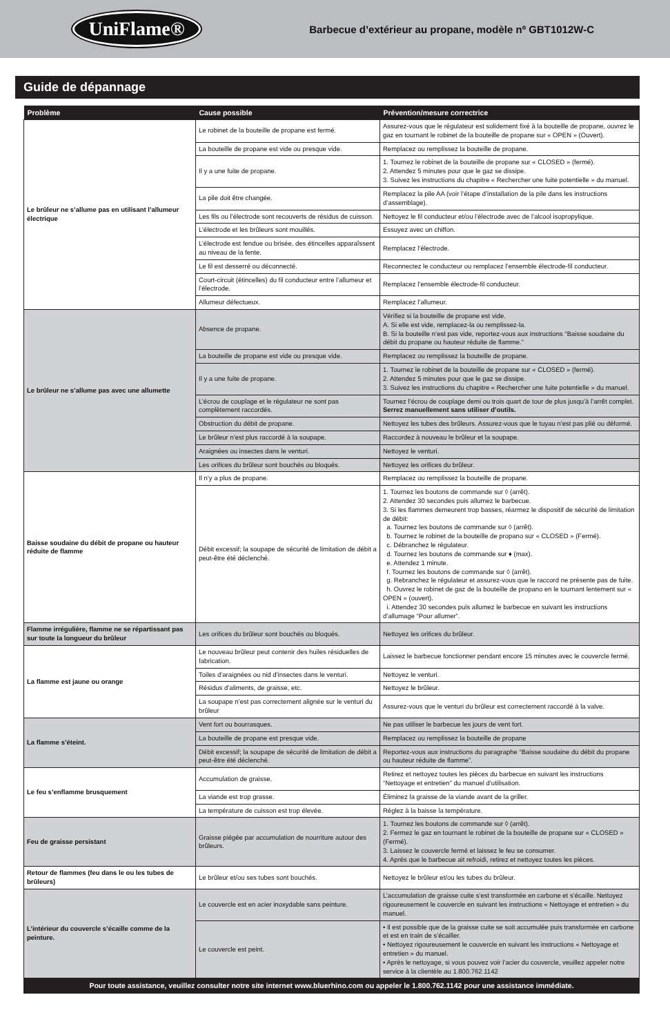UniFlame®
Barbecue d’extérieur au propane, modèle nº GBT1012W-C
Guide de dépannage
| Problème | Cause possible | Prévention/mesure correctrice |
| --- | --- | --- |
| Le brûleur ne s’allume pas en utilisant l’allumeur électrique | Le robinet de la bouteille de propane est fermé. | Assurez-vous que le régulateur est solidement fixé à la bouteille de propane, ouvrez le gaz en tournant le robinet de la bouteille de propane sur « OPEN » (Ouvert). |
| | La bouteille de propane est vide ou presque vide. | Remplacez ou remplissez la bouteille de propane. |
| | Il y a une fuite de propane. | 1. Tournez le robinet de la bouteille de propane sur « CLOSED » (fermé). 2. Attendez 5 minutes pour que le gaz se dissipe. 3. Suivez les instructions du chapitre « Rechercher une fuite potentielle » du manuel. |
| | La pile doit être changée. | Remplacez la pile AA (voir l’étape d’installation de la pile dans les instructions d’assemblage). |
| | Les fils ou l’électrode sont recouverts de résidus de cuisson. | Nettoyez le fil conducteur et/ou l’électrode avec de l’alcool isopropylique. |
| | L’électrode et les brûleurs sont mouillés. | Essuyez avec un chiffon. |
| | L’électrode est fendue ou brisée, des étincelles apparaîssent au niveau de la fente. | Remplacez l’électrode. |
| | Le fil est desserré ou déconnecté. | Reconnectez le conducteur ou remplacez l’ensemble électrode-fil conducteur. |
| | Court-circuit (étincelles) du fil conducteur entre l’allumeur et l’électrode. | Remplacez l’ensemble électrode-fil conducteur. |
| | Allumeur défectueux. | Remplacez l’allumeur. |
| Le brûleur ne s’allume pas avec une allumette | Absence de propane. | Vérifiez si la bouteille de propane est vide. A. Si elle est vide, remplacez-la ou remplissez-la. B. Si la bouteille n’est pas vide, reportez-vous aux instructions “Baisse soudaine du débit du propane ou hauteur réduite de flamme.” |
| | La bouteille de propane est vide ou presque vide. | Remplacez ou remplissez la bouteille de propane. |
| | Il y a une fuite de propane. | 1. Tournez le robinet de la bouteille de propane sur « CLOSED » (fermé). 2. Attendez 5 minutes pour que le gaz se dissipe. 3. Suivez les instructions du chapitre « Rechercher une fuite potentielle » du manuel. |
| | L’écrou de couplage et le régulateur ne sont pas complètement raccordés. | Tournez l’écrou de couplage demi ou trois quart de tour de plus jusqu’à l’arrêt complet. Serrez manuellement sans utiliser d’outils. |
| | Obstruction du débit de propane. | Nettoyez les tubes des brûleurs. Assurez-vous que le tuyau n’est pas plié ou déformé. |
| | Le brûleur n’est plus raccordé à la soupape. | Raccordez à nouveau le brûleur et la soupape. |
| | Araignées ou insectes dans le venturi. | Nettoyez le venturi. |
| | Les orifices du brûleur sont bouchés ou bloqués. | Nettoyez les orifices du brûleur. |
| Baisse soudaine du débit de propane ou hauteur réduite de flamme | Il n’y a plus de propane. | Remplacez ou remplissez la bouteille de propane. |
| | Débit excessif; la soupape de sécurité de limitation de débit a peut-être été déclenché. | 1. Tournez les boutons de commande sur ◊ (arrêt). 2. Attendez 30 secondes puis allumez le barbecue. 3. Si les flammes demeurent trop basses, réarmez le dispositif de sécurité de limitation de débit: a. Tournez les boutons de commande sur ◊ (arrêt). b. Tournez le robinet de la bouteille de propano sur « CLOSED » (Fermé). c. Débranchez le régulateur. d. Tournez les boutons de commande sur ♦ (max). e. Attendez 1 minute. f. Tournez les boutons de commande sur ◊ (arrêt). g. Rebranchez le régulateur et assurez-vous que le raccord ne présente pas de fuite. h. Ouvrez le robinet de gaz de la bouteille de propano en le tournant lentement sur « OPEN » (ouvert). i. Attendez 30 secondes puis allumez le barbecue en suivant les instructions d’allumage “Pour allumer”. |
| Flamme irrégulière, flamme ne se répartissant pas sur toute la longueur du brûleur | Les orifices du brûleur sont bouchés ou bloqués. | Nettoyez les orifices du brûleur. |
| La flamme est jaune ou orange | Le nouveau brûleur peut contenir des huiles résiduelles de fabrication. | Laissez le barbecue fonctionner pendant encore 15 minutes avec le couvercle fermé. |
| | Toiles d’araignées ou nid d’insectes dans le venturi. | Nettoyez le venturi. |
| | Résidus d’aliments, de graisse, etc. | Nettoyez le brûleur. |
| | La soupape n’est pas correctement alignée sur le venturi du brûleur | Assurez-vous que le venturi du brûleur est correctement raccordé à la valve. |
| La flamme s’éteint. | Vent fort ou bourrasques. | Ne pas utiliser le barbecue les jours de vent fort. |
| | La bouteille de propane est presque vide. | Remplacez ou remplissez la bouteille de propane |
| | Débit excessif; la soupape de sécurité de limitation de débit a peut-être été déclenché. | Reportez-vous aux instructions du paragraphe “Baisse soudaine du débit du propane ou hauteur réduite de flamme”. |
| Le feu s’enflamme brusquement | Accumulation de graisse. | Retirez et nettoyez toutes les pièces du barbecue en suivant les instructions “Nettoyage et entretien” du manuel d’utilisation. |
| | La viande est trop grasse. | Éliminez la graisse de la viande avant de la griller. |
| | La température de cuisson est trop élevée. | Réglez à la baisse la température. |
| Feu de graisse persistant | Graisse piégée par accumulation de nourriture autour des brûleurs. | 1. Tournez les boutons de commande sur ◊ (arrêt). 2. Fermez le gaz en tournant le robinet de la bouteille de propane sur « CLOSED » (Fermé). 3. Laissez le couvercle fermé et laissez le feu se consumer. 4. Après que le barbecue ait refroidi, retirez et nettoyez toutes les pièces. |
| Retour de flammes (feu dans le ou les tubes de brûleurs) | Le brûleur et/ou ses tubes sont bouchés. | Nettoyez le brûleur et/ou les tubes du brûleur. |
| L’intérieur du couvercle s’écaille comme de la peinture. | Le couvercle est en acier inoxydable sans peinture. | L’accumulation de graisse cuite s’est transformée en carbone et s’écaille. Nettoyez rigoureusement le couvercle en suivant les instructions « Nettoyage et entretien » du manuel. |
| | Le couvercle est peint. | • Il est possible que de la graisse cuite se soit accumulée puis transformée en carbone et est en train de s’écailler. • Nettoyez rigoureusement le couvercle en suivant les instructions « Nettoyage et entretien » du manuel. • Après le nettoyage, si vous pouvez voir l’acier du couvercle, veuillez appeler notre service à la clientèle au 1.800.762.1142 |
| Pour toute assistance, veuillez consulter notre site internet www.bluerhino.com ou appeler le 1.800.762.1142 pour une assistance immédiate. | | |